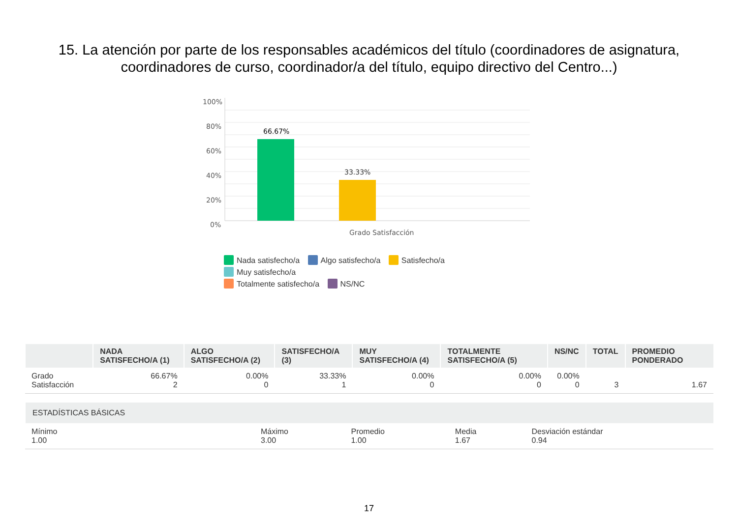15. La atención por parte de los responsables académicos del título (coordinadores de asignatura,
coordinadores de curso, coordinador/a del título, equipo directivo del Centro...)
100%
80%
60%
40%
20%
0%
66.67%
33.33%
Grado Satisfacción
Nada satisfecho/a Algo satisfecho/a Satisfecho/a Muy satisfecho/a
Totalmente satisfecho/a NS/NC
| | NADA SATISFECHO/A (1) | ALGO SATISFECHO/A (2) | SATISFECHO/A (3) | MUY SATISFECHO/A (4) | TOTALMENTE SATISFECHO/A (5) | NS/NC | TOTAL | PROMEDIO PONDERADO |
| --- | --- | --- | --- | --- | --- | --- | --- | --- |
| Grado Satisfacción | 66.67% 2 | 0.00% 0 | 33.33% 1 | 0.00% 0 | 0.00% 0 | 0.00% 0 | 3 | 1.67 |
| ESTADÍSTICAS BÁSICAS | | | | |
| --- | --- | --- | --- | --- |
| Mínimo 1.00 | Máximo 3.00 | Promedio 1.00 | Media 1.67 | Desviación estándar 0.94 |
17